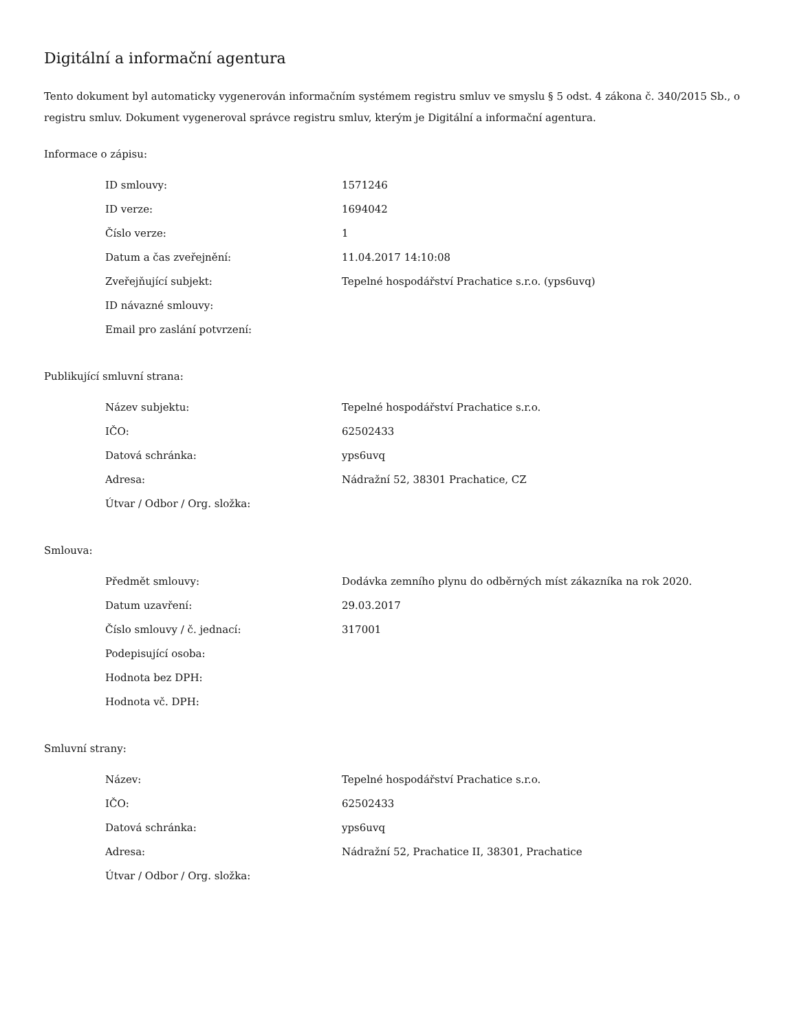Digitální a informační agentura
Tento dokument byl automaticky vygenerován informačním systémem registru smluv ve smyslu § 5 odst. 4 zákona č. 340/2015 Sb., o registru smluv. Dokument vygeneroval správce registru smluv, kterým je Digitální a informační agentura.
Informace o zápisu:
| ID smlouvy: | 1571246 |
| ID verze: | 1694042 |
| Číslo verze: | 1 |
| Datum a čas zveřejnění: | 11.04.2017 14:10:08 |
| Zveřejňující subjekt: | Tepelné hospodářství Prachatice s.r.o. (yps6uvq) |
| ID návazné smlouvy: | |
| Email pro zaslání potvrzení: | |
Publikující smluvní strana:
| Název subjektu: | Tepelné hospodářství Prachatice s.r.o. |
| IČO: | 62502433 |
| Datová schránka: | yps6uvq |
| Adresa: | Nádražní 52, 38301 Prachatice, CZ |
| Útvar / Odbor / Org. složka: | |
Smlouva:
| Předmět smlouvy: | Dodávka zemního plynu do odběrných míst zákazníka na rok 2020. |
| Datum uzavření: | 29.03.2017 |
| Číslo smlouvy / č. jednací: | 317001 |
| Podepisující osoba: | |
| Hodnota bez DPH: | |
| Hodnota vč. DPH: | |
Smluvní strany:
| Název: | Tepelné hospodářství Prachatice s.r.o. |
| IČO: | 62502433 |
| Datová schránka: | yps6uvq |
| Adresa: | Nádražní 52, Prachatice II, 38301, Prachatice |
| Útvar / Odbor / Org. složka: | |